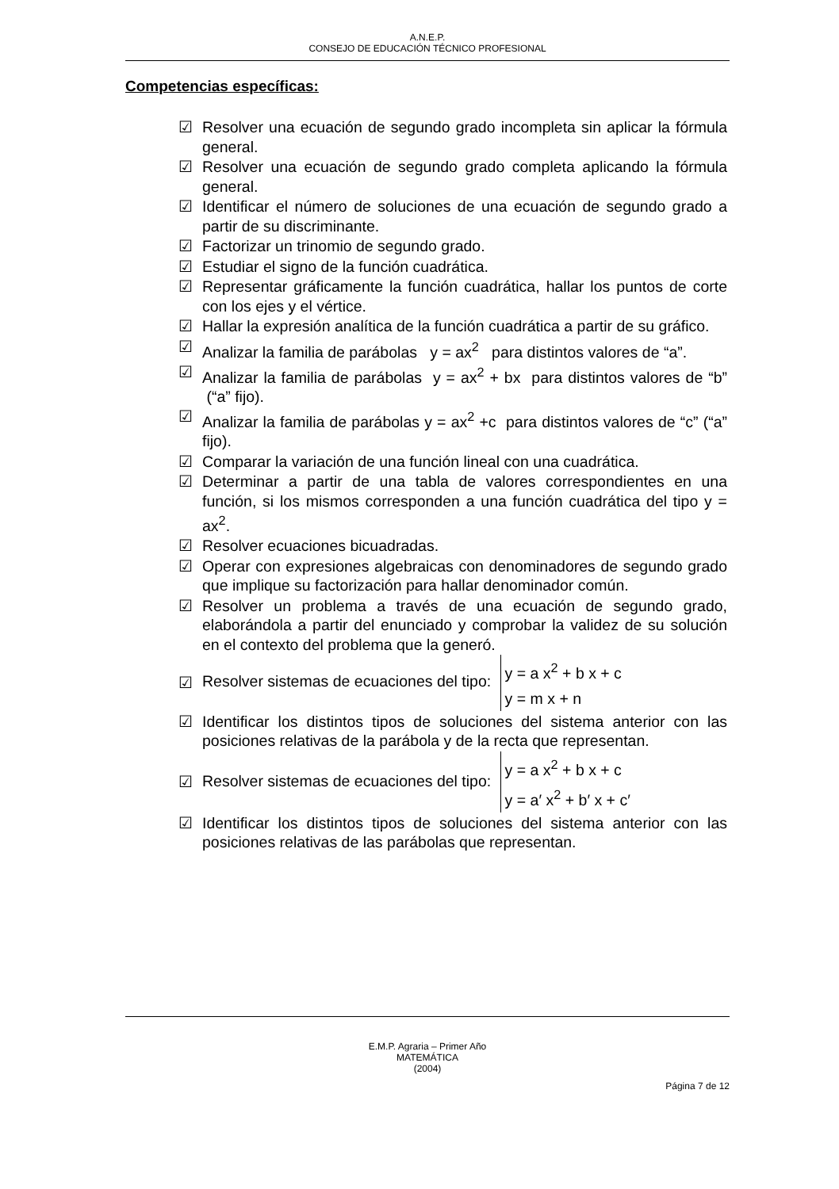A.N.E.P.
CONSEJO DE EDUCACIÓN TÉCNICO PROFESIONAL
Competencias específicas:
☑ Resolver una ecuación de segundo grado incompleta sin aplicar la fórmula general.
☑ Resolver una ecuación de segundo grado completa aplicando la fórmula general.
☑ Identificar el número de soluciones de una ecuación de segundo grado a partir de su discriminante.
☑ Factorizar un trinomio de segundo grado.
☑ Estudiar el signo de la función cuadrática.
☑ Representar gráficamente la función cuadrática, hallar los puntos de corte con los ejes y el vértice.
☑ Hallar la expresión analítica de la función cuadrática a partir de su gráfico.
☑ Analizar la familia de parábolas y = ax<sup>2</sup> para distintos valores de “a”.
☑ Analizar la familia de parábolas y = ax<sup>2</sup> + bx para distintos valores de “b” (“a” fijo).
☑ Analizar la familia de parábolas y = ax<sup>2</sup> +c para distintos valores de “c” (“a” fijo).
☑ Comparar la variación de una función lineal con una cuadrática.
☑ Determinar a partir de una tabla de valores correspondientes en una función, si los mismos corresponden a una función cuadrática del tipo y = ax<sup>2</sup>.
☑ Resolver ecuaciones bicuadradas.
☑ Operar con expresiones algebraicas con denominadores de segundo grado que implique su factorización para hallar denominador común.
☑ Resolver un problema a través de una ecuación de segundo grado, elaborándola a partir del enunciado y comprobar la validez de su solución en el contexto del problema que la generó.
☑ Resolver sistemas de ecuaciones del tipo: y = a x<sup>2</sup> + b x + c
y = m x + n
☑ Identificar los distintos tipos de soluciones del sistema anterior con las posiciones relativas de la parábola y de la recta que representan.
☑ Resolver sistemas de ecuaciones del tipo: y = a x<sup>2</sup> + b x + c
y = a′ x<sup>2</sup> + b′ x + c′
☑ Identificar los distintos tipos de soluciones del sistema anterior con las posiciones relativas de las parábolas que representan.
E.M.P. Agraria – Primer Año
MATEMÁTICA
(2004)
Página 7 de 12